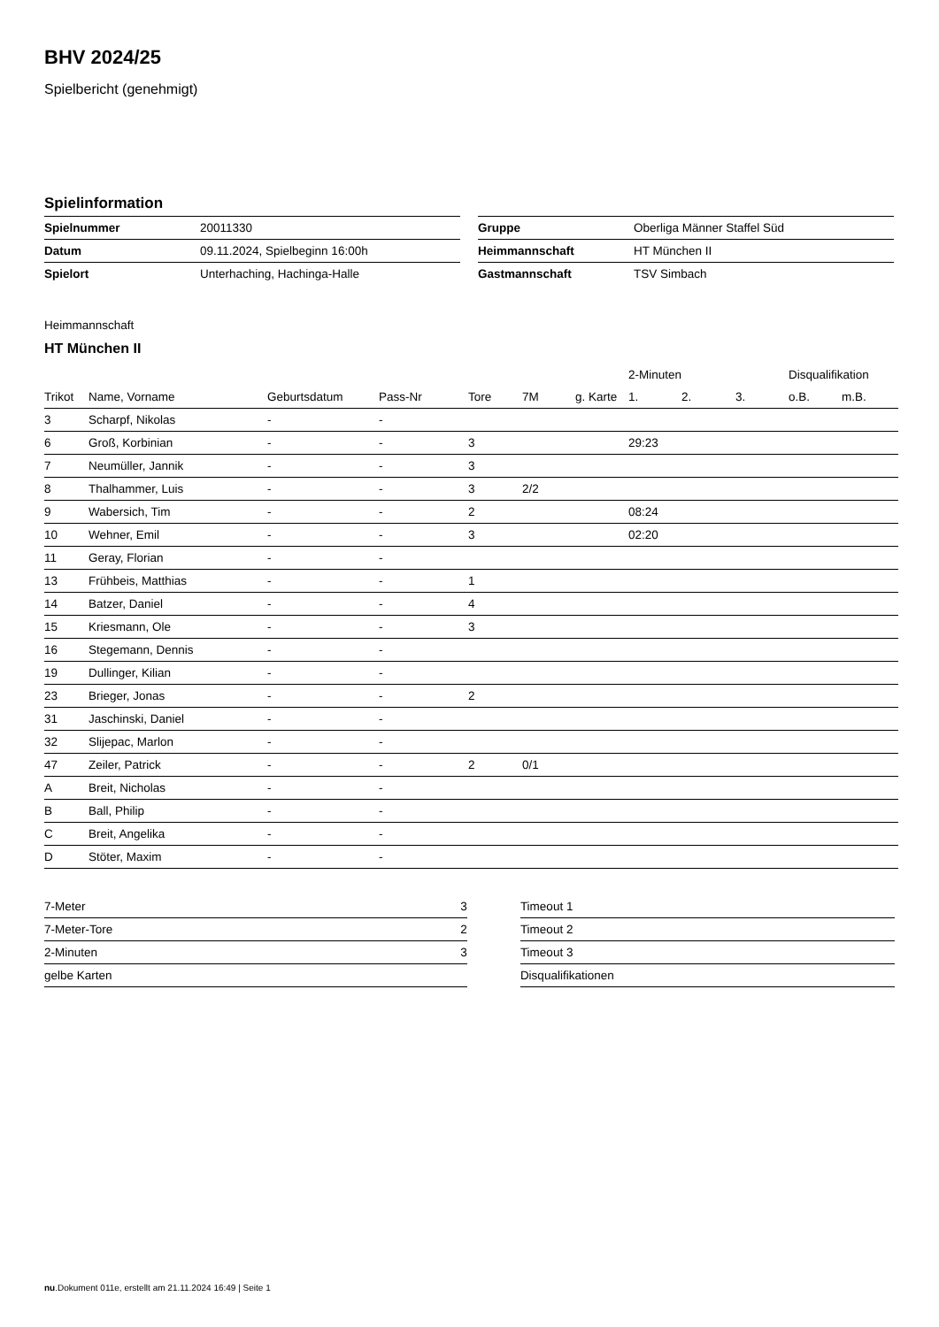BHV 2024/25
Spielbericht (genehmigt)
Spielinformation
| Spielnummer | 20011330 |
| Datum | 09.11.2024, Spielbeginn 16:00h |
| Spielort | Unterhaching, Hachinga-Halle |
| Gruppe | Oberliga Männer Staffel Süd |
| Heimmannschaft | HT München II |
| Gastmannschaft | TSV Simbach |
Heimmannschaft
HT München II
| | | | | | | | 2-Minuten | | | Disqualifikation | |
| --- | --- | --- | --- | --- | --- | --- | --- | --- | --- | --- | --- |
| Trikot | Name, Vorname | Geburtsdatum | Pass-Nr | Tore | 7M | g. Karte | 1. | 2. | 3. | o.B. | m.B. |
| 3 | Scharpf, Nikolas | - | - | | | | | | | | |
| 6 | Groß, Korbinian | - | - | 3 | | | 29:23 | | | | |
| 7 | Neumüller, Jannik | - | - | 3 | | | | | | | |
| 8 | Thalhammer, Luis | - | - | 3 | 2/2 | | | | | | |
| 9 | Wabersich, Tim | - | - | 2 | | | 08:24 | | | | |
| 10 | Wehner, Emil | - | - | 3 | | | 02:20 | | | | |
| 11 | Geray, Florian | - | - | | | | | | | | |
| 13 | Frühbeis, Matthias | - | - | 1 | | | | | | | |
| 14 | Batzer, Daniel | - | - | 4 | | | | | | | |
| 15 | Kriesmann, Ole | - | - | 3 | | | | | | | |
| 16 | Stegemann, Dennis | - | - | | | | | | | | |
| 19 | Dullinger, Kilian | - | - | | | | | | | | |
| 23 | Brieger, Jonas | - | - | 2 | | | | | | | |
| 31 | Jaschinski, Daniel | - | - | | | | | | | | |
| 32 | Slijepac, Marlon | - | - | | | | | | | | |
| 47 | Zeiler, Patrick | - | - | 2 | 0/1 | | | | | | |
| A | Breit, Nicholas | - | - | | | | | | | | |
| B | Ball, Philip | - | - | | | | | | | | |
| C | Breit, Angelika | - | - | | | | | | | | |
| D | Stöter, Maxim | - | - | | | | | | | | |
| 7-Meter | 3 |
| 7-Meter-Tore | 2 |
| 2-Minuten | 3 |
| gelbe Karten | |
| Timeout 1 |
| Timeout 2 |
| Timeout 3 |
| Disqualifikationen |
nu.Dokument 011e, erstellt am 21.11.2024 16:49 | Seite 1